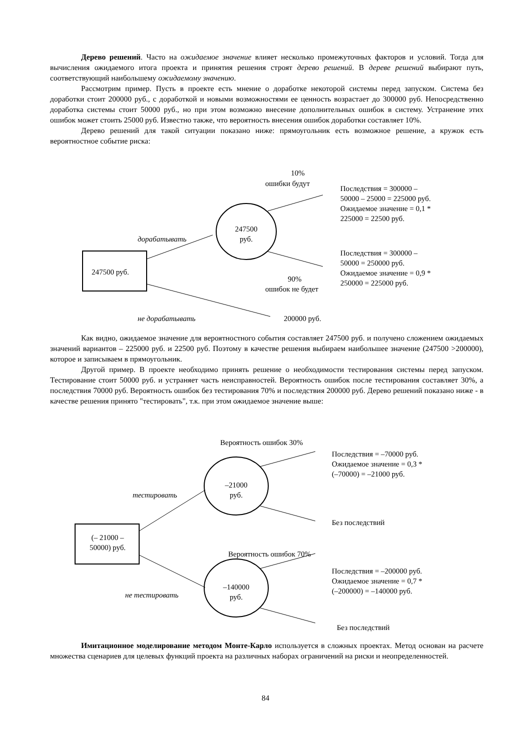Дерево решений. Часто на ожидаемое значение влияет несколько промежуточных факторов и условий. Тогда для вычисления ожидаемого итога проекта и принятия решения строят дерево решений. В дереве решений выбирают путь, соответствующий наибольшему ожидаемому значению.
Рассмотрим пример. Пусть в проекте есть мнение о доработке некоторой системы перед запуском. Система без доработки стоит 200000 руб., с доработкой и новыми возможностями ее ценность возрастает до 300000 руб. Непосредственно доработка системы стоит 50000 руб., но при этом возможно внесение дополнительных ошибок в систему. Устранение этих ошибок может стоить 25000 руб. Известно также, что вероятность внесения ошибок доработки составляет 10%.
Дерево решений для такой ситуации показано ниже: прямоугольник есть возможное решение, а кружок есть вероятностное событие риска:
10%
ошибки будут
Последствия = 300000 –
50000 – 25000 = 225000 руб.
Ожидаемое значение = 0,1 *
225000 = 22500 руб.
247500
руб.
дорабатывать
Последствия = 300000 –
50000 = 250000 руб.
Ожидаемое значение = 0,9 *
250000 = 225000 руб.
247500 руб.
90%
ошибок не будет
не дорабатывать 200000 руб.
Как видно, ожидаемое значение для вероятностного события составляет 247500 руб. и получено сложением ожидаемых значений вариантов – 225000 руб. и 22500 руб. Поэтому в качестве решения выбираем наибольшее значение (247500 >200000), которое и записываем в прямоугольник.
Другой пример. В проекте необходимо принять решение о необходимости тестирования системы перед запуском. Тестирование стоит 50000 руб. и устраняет часть неисправностей. Вероятность ошибок после тестирования составляет 30%, а последствия 70000 руб. Вероятность ошибок без тестирования 70% и последствия 200000 руб. Дерево решений показано ниже - в качестве решения принято "тестировать", т.к. при этом ожидаемое значение выше:
Вероятность ошибок 30%
Последствия = –70000 руб.
Ожидаемое значение = 0,3 *
(–70000) = –21000 руб.
–21000
руб.
тестировать
Без последствий
(– 21000 –
50000) руб.
Вероятность ошибок 70%
Последствия = –200000 руб.
Ожидаемое значение = 0,7 *
(–200000) = –140000 руб.
не тестировать
–140000
руб.
Без последствий
Имитационное моделирование методом Монте-Карло используется в сложных проектах. Метод основан на расчете множества сценариев для целевых функций проекта на различных наборах ограничений на риски и неопределенностей.
84